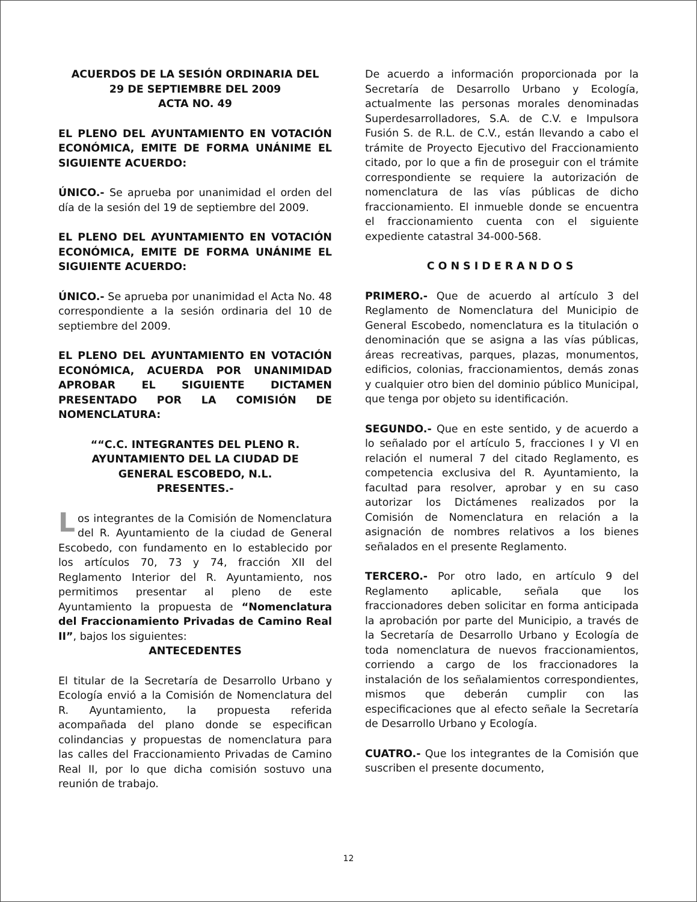ACUERDOS DE LA SESIÓN ORDINARIA DEL
29 DE SEPTIEMBRE DEL 2009
ACTA NO. 49
EL PLENO DEL AYUNTAMIENTO EN VOTACIÓN ECONÓMICA, EMITE DE FORMA UNÁNIME EL SIGUIENTE ACUERDO:
ÚNICO.- Se aprueba por unanimidad el orden del día de la sesión del 19 de septiembre del 2009.
EL PLENO DEL AYUNTAMIENTO EN VOTACIÓN ECONÓMICA, EMITE DE FORMA UNÁNIME EL SIGUIENTE ACUERDO:
ÚNICO.- Se aprueba por unanimidad el Acta No. 48 correspondiente a la sesión ordinaria del 10 de septiembre del 2009.
EL PLENO DEL AYUNTAMIENTO EN VOTACIÓN ECONÓMICA, ACUERDA POR UNANIMIDAD APROBAR EL SIGUIENTE DICTAMEN PRESENTADO POR LA COMISIÓN DE NOMENCLATURA:
““C.C. INTEGRANTES DEL PLENO R.
AYUNTAMIENTO DEL LA CIUDAD DE
GENERAL ESCOBEDO, N.L.
PRESENTES.-
Los integrantes de la Comisión de Nomenclatura del R. Ayuntamiento de la ciudad de General Escobedo, con fundamento en lo establecido por los artículos 70, 73 y 74, fracción XII del Reglamento Interior del R. Ayuntamiento, nos permitimos presentar al pleno de este Ayuntamiento la propuesta de “Nomenclatura del Fraccionamiento Privadas de Camino Real II”, bajos los siguientes:
ANTECEDENTES
El titular de la Secretaría de Desarrollo Urbano y Ecología envió a la Comisión de Nomenclatura del R. Ayuntamiento, la propuesta referida acompañada del plano donde se especifican colindancias y propuestas de nomenclatura para las calles del Fraccionamiento Privadas de Camino Real II, por lo que dicha comisión sostuvo una reunión de trabajo.
De acuerdo a información proporcionada por la Secretaría de Desarrollo Urbano y Ecología, actualmente las personas morales denominadas Superdesarrolladores, S.A. de C.V. e Impulsora Fusión S. de R.L. de C.V., están llevando a cabo el trámite de Proyecto Ejecutivo del Fraccionamiento citado, por lo que a fin de proseguir con el trámite correspondiente se requiere la autorización de nomenclatura de las vías públicas de dicho fraccionamiento. El inmueble donde se encuentra el fraccionamiento cuenta con el siguiente expediente catastral 34-000-568.
CONSIDERANDOS
PRIMERO.- Que de acuerdo al artículo 3 del Reglamento de Nomenclatura del Municipio de General Escobedo, nomenclatura es la titulación o denominación que se asigna a las vías públicas, áreas recreativas, parques, plazas, monumentos, edificios, colonias, fraccionamientos, demás zonas y cualquier otro bien del dominio público Municipal, que tenga por objeto su identificación.
SEGUNDO.- Que en este sentido, y de acuerdo a lo señalado por el artículo 5, fracciones I y VI en relación el numeral 7 del citado Reglamento, es competencia exclusiva del R. Ayuntamiento, la facultad para resolver, aprobar y en su caso autorizar los Dictámenes realizados por la Comisión de Nomenclatura en relación a la asignación de nombres relativos a los bienes señalados en el presente Reglamento.
TERCERO.- Por otro lado, en artículo 9 del Reglamento aplicable, señala que los fraccionadores deben solicitar en forma anticipada la aprobación por parte del Municipio, a través de la Secretaría de Desarrollo Urbano y Ecología de toda nomenclatura de nuevos fraccionamientos, corriendo a cargo de los fraccionadores la instalación de los señalamientos correspondientes, mismos que deberán cumplir con las especificaciones que al efecto señale la Secretaría de Desarrollo Urbano y Ecología.
CUATRO.- Que los integrantes de la Comisión que suscriben el presente documento,
12